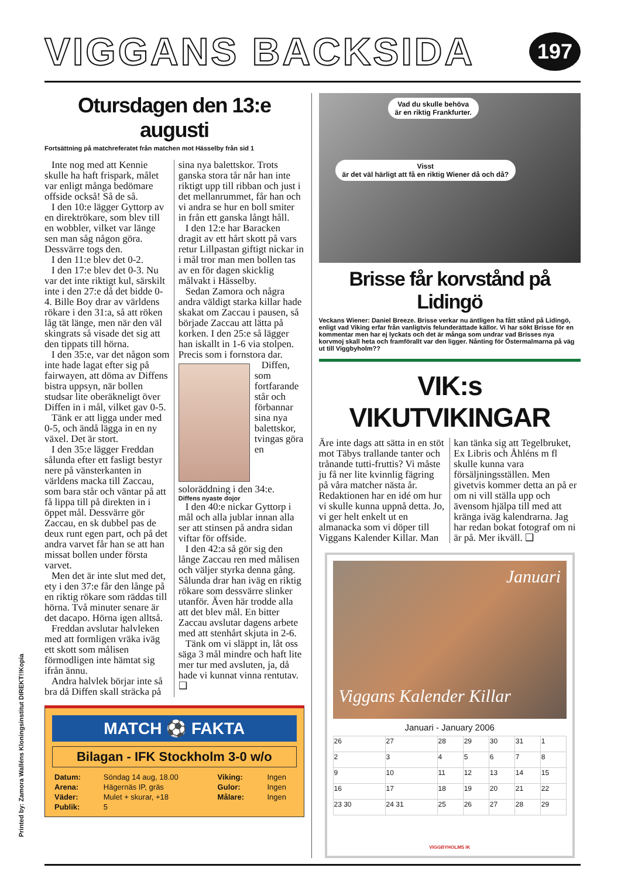Printed by: Zamora Walléns Kloningsinstitut DIREKT!!Kopia
VIGGANS BACKSIDA
197
Otursdagen den 13:e augusti
Fortsättning på matchreferatet från matchen mot Hässelby från sid 1
Inte nog med att Kennie skulle ha haft frispark, målet var enligt många bedömare offside också! Så de så.
I den 10:e lägger Gyttorp av en direktrökare, som blev till en wobbler, vilket var länge sen man såg någon göra. Dessvärre togs den.
I den 11:e blev det 0-2.
I den 17:e blev det 0-3. Nu var det inte riktigt kul, särskilt inte i den 27:e då det bidde 0-4. Bille Boy drar av världens rökare i den 31:a, så att röken låg tät länge, men när den väl skingrats så visade det sig att den tippats till hörna.
I den 35:e, var det någon som inte hade lagat efter sig på fairwayen, att döma av Diffens bistra uppsyn, när bollen studsar lite oberäkneligt över Diffen in i mål, vilket gav 0-5.
Tänk er att ligga under med 0-5, och ändå lägga in en ny växel. Det är stort.
I den 35:e lägger Freddan sålunda efter ett fasligt bestyr nere på vänsterkanten in världens macka till Zaccau, som bara står och väntar på att få lippa till på direkten in i öppet mål. Dessvärre gör Zaccau, en sk dubbel pas de deux runt egen part, och på det andra varvet får han se att han missat bollen under första varvet.
Men det är inte slut med det, ety i den 37:e får den långe på en riktig rökare som räddas till hörna. Två minuter senare är det dacapo. Hörna igen alltså.
Freddan avslutar halvleken med att formligen vräka iväg ett skott som målisen förmodligen inte hämtat sig ifrån ännu.
Andra halvlek börjar inte så bra då Diffen skall sträcka på sina nya balettskor. Trots ganska stora tår når han inte riktigt upp till ribban och just i det mellanrummet, får han och vi andra se hur en boll smiter in från ett ganska långt håll.
I den 12:e har Baracken dragit av ett hårt skott på vars retur Lillpastan giftigt nickar in i mål tror man men bollen tas av en för dagen skicklig målvakt i Hässelby.
Sedan Zamora och några andra väldigt starka killar hade skakat om Zaccau i pausen, så började Zaccau att lätta på korken. I den 25:e så lägger han iskallt in 1-6 via stolpen. Precis som i fornstora dar.
Diffen, som fortfarande står och förbannar sina nya balettskor, tvingas göra en soloräddning i den 34:e.
Diffens nyaste dojor
I den 40:e nickar Gyttorp i mål och alla jublar innan alla ser att stinsen på andra sidan viftar för offside.
I den 42:a så gör sig den långe Zaccau ren med målisen och väljer styrka denna gång. Sålunda drar han iväg en riktig rökare som dessvärre slinker utanför. Även här trodde alla att det blev mål. En bitter Zaccau avslutar dagens arbete med att stenhårt skjuta in 2-6.
Tänk om vi släppt in, låt oss säga 3 mål mindre och haft lite mer tur med avsluten, ja, då hade vi kunnat vinna rentutav. ❑
MATCH ⚽ FAKTA
Bilagan - IFK Stockholm 3-0 w/o
| Datum: | Söndag 14 aug, 18.00 | Viking: | Ingen |
| Arena: | Hägernäs IP, gräs | Gulor: | Ingen |
| Väder: | Mulet + skurar, +18 | Målare: | Ingen |
| Publik: | 5 | | |
Vad du skulle behöva
är en riktig Frankfurter.
Visst
är det väl härligt att få en riktig Wiener då och då?
Brisse får korvstånd på Lidingö
Veckans Wiener: Daniel Breeze. Brisse verkar nu äntligen ha fått stånd på Lidingö, enligt vad Viking erfar från vanligtvis felunderättade källor. Vi har sökt Brisse för en kommentar men har ej lyckats och det är många som undrar vad Brisses nya korvmoj skall heta och framförallt var den ligger. Nånting för Östermalmarna på väg ut till Viggbyholm??
VIK:s VIKUTVIKINGAR
Äre inte dags att sätta in en stöt mot Täbys trallande tanter och trånande tutti-fruttis? Vi måste ju få ner lite kvinnlig fägring på våra matcher nästa år. Redaktionen har en idé om hur vi skulle kunna uppnå detta. Jo, vi ger helt enkelt ut en almanacka som vi döper till Viggans Kalender Killar. Man kan tänka sig att Tegelbruket, Ex Libris och Åhléns m fl skulle kunna vara försäljningsställen. Men givetvis kommer detta an på er om ni vill ställa upp och ävensom hjälpa till med att kränga iväg kalendrarna. Jag har redan bokat fotograf om ni är på. Mer ikväll. ❑
Januari
Viggans Kalender Killar
Januari - January 2006
| 26 | 27 | 28 | 29 | 30 | 31 | 1 |
| 2 | 3 | 4 | 5 | 6 | 7 | 8 |
| 9 | 10 | 11 | 12 | 13 | 14 | 15 |
| 16 | 17 | 18 | 19 | 20 | 21 | 22 |
| 23 30 | 24 31 | 25 | 26 | 27 | 28 | 29 |
VIGGBYHOLMS IK